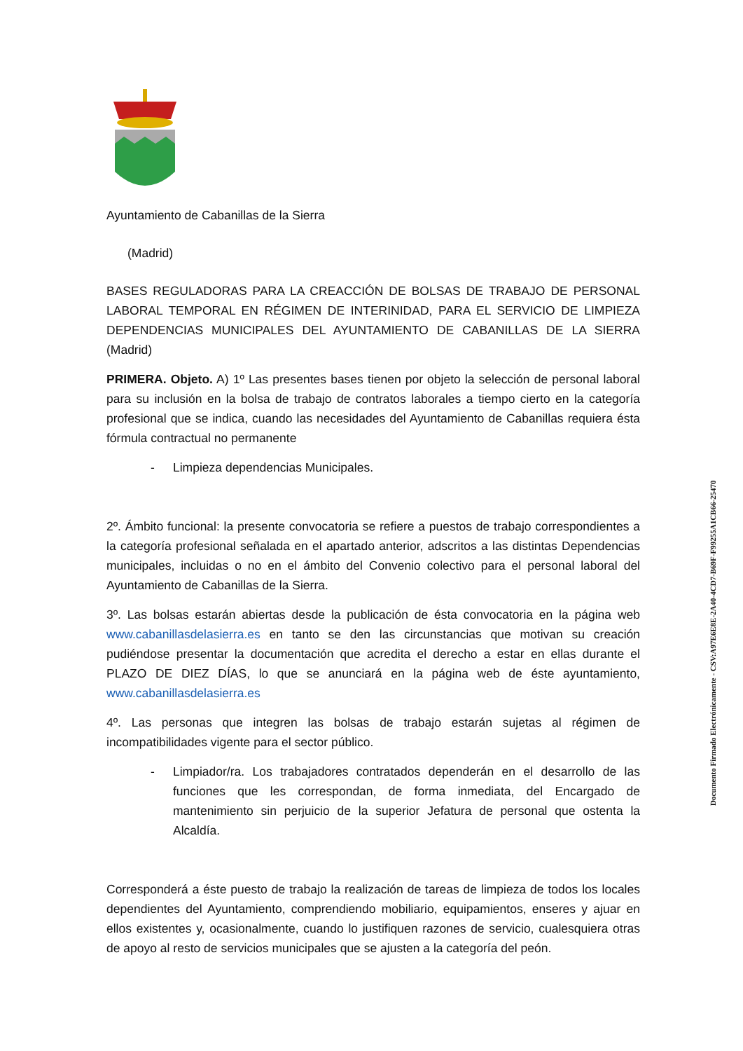Ayuntamiento de Cabanillas de la Sierra
(Madrid)
BASES REGULADORAS PARA LA CREACCIÓN DE BOLSAS DE TRABAJO DE PERSONAL LABORAL TEMPORAL EN RÉGIMEN DE INTERINIDAD, PARA EL SERVICIO DE LIMPIEZA DEPENDENCIAS MUNICIPALES DEL AYUNTAMIENTO DE CABANILLAS DE LA SIERRA (Madrid)
PRIMERA. Objeto. A) 1º Las presentes bases tienen por objeto la selección de personal laboral para su inclusión en la bolsa de trabajo de contratos laborales a tiempo cierto en la categoría profesional que se indica, cuando las necesidades del Ayuntamiento de Cabanillas requiera ésta fórmula contractual no permanente
- Limpieza dependencias Municipales.
2º. Ámbito funcional: la presente convocatoria se refiere a puestos de trabajo correspondientes a la categoría profesional señalada en el apartado anterior, adscritos a las distintas Dependencias municipales, incluidas o no en el ámbito del Convenio colectivo para el personal laboral del Ayuntamiento de Cabanillas de la Sierra.
3º. Las bolsas estarán abiertas desde la publicación de ésta convocatoria en la página web www.cabanillasdelasierra.es en tanto se den las circunstancias que motivan su creación pudiéndose presentar la documentación que acredita el derecho a estar en ellas durante el PLAZO DE DIEZ DÍAS, lo que se anunciará en la página web de éste ayuntamiento, www.cabanillasdelasierra.es
4º. Las personas que integren las bolsas de trabajo estarán sujetas al régimen de incompatibilidades vigente para el sector público.
- Limpiador/ra. Los trabajadores contratados dependerán en el desarrollo de las funciones que les correspondan, de forma inmediata, del Encargado de mantenimiento sin perjuicio de la superior Jefatura de personal que ostenta la Alcaldía.
Corresponderá a éste puesto de trabajo la realización de tareas de limpieza de todos los locales dependientes del Ayuntamiento, comprendiendo mobiliario, equipamientos, enseres y ajuar en ellos existentes y, ocasionalmente, cuando lo justifiquen razones de servicio, cualesquiera otras de apoyo al resto de servicios municipales que se ajusten a la categoría del peón.
Documento Firmado Electrónicamente - CSV:A97E6E8E-2A40-4CD7-B69F-F99255A1CB66-25470